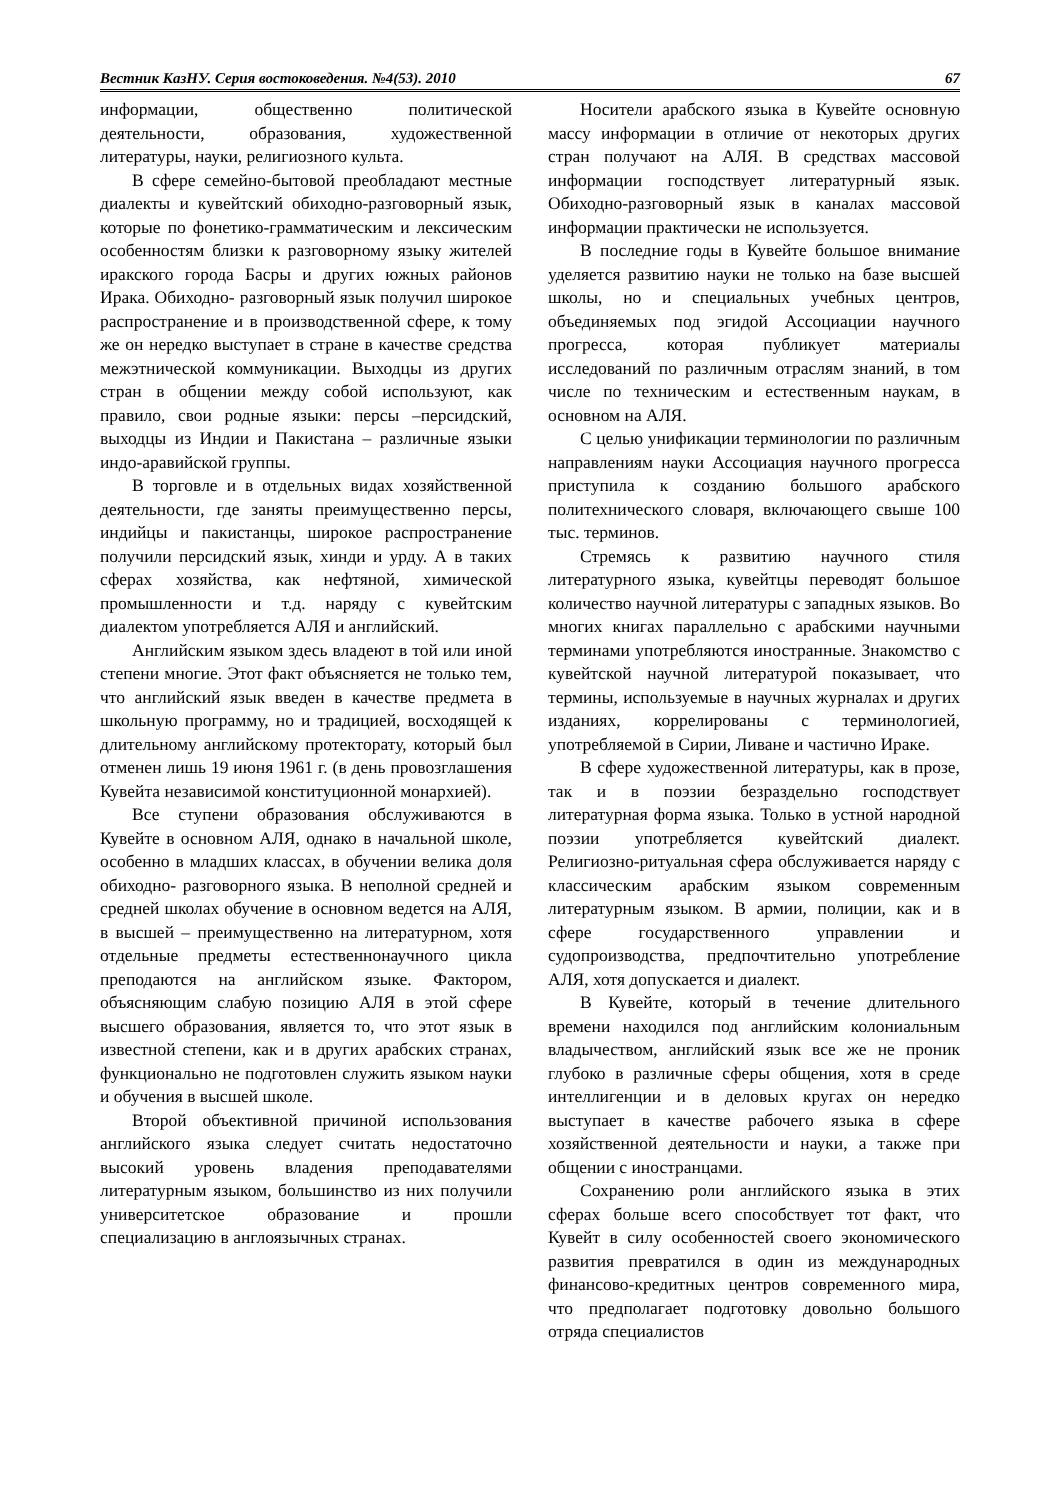Вестник КазНУ. Серия востоковедения. №4(53). 2010 67
информации, общественно политической деятельности, образования, художественной литературы, науки, религиозного культа.
В сфере семейно-бытовой преобладают местные диалекты и кувейтский обиходно-разговорный язык, которые по фонетико-грамматическим и лексическим особенностям близки к разговорному языку жителей иракского города Басры и других южных районов Ирака. Обиходно- разговорный язык получил широкое распространение и в производственной сфере, к тому же он нередко выступает в стране в качестве средства межэтнической коммуникации. Выходцы из других стран в общении между собой используют, как правило, свои родные языки: персы –персидский, выходцы из Индии и Пакистана – различные языки индо-аравийской группы.
В торговле и в отдельных видах хозяйственной деятельности, где заняты преимущественно персы, индийцы и пакистанцы, широкое распространение получили персидский язык, хинди и урду. А в таких сферах хозяйства, как нефтяной, химической промышленности и т.д. наряду с кувейтским диалектом употребляется АЛЯ и английский.
Английским языком здесь владеют в той или иной степени многие. Этот факт объясняется не только тем, что английский язык введен в качестве предмета в школьную программу, но и традицией, восходящей к длительному английскому протекторату, который был отменен лишь 19 июня 1961 г. (в день провозглашения Кувейта независимой конституционной монархией).
Все ступени образования обслуживаются в Кувейте в основном АЛЯ, однако в начальной школе, особенно в младших классах, в обучении велика доля обиходно- разговорного языка. В неполной средней и средней школах обучение в основном ведется на АЛЯ, в высшей – преимущественно на литературном, хотя отдельные предметы естественнонаучного цикла преподаются на английском языке. Фактором, объясняющим слабую позицию АЛЯ в этой сфере высшего образования, является то, что этот язык в известной степени, как и в других арабских странах, функционально не подготовлен служить языком науки и обучения в высшей школе.
Второй объективной причиной использования английского языка следует считать недостаточно высокий уровень владения преподавателями литературным языком, большинство из них получили университетское образование и прошли специализацию в англоязычных странах.
Носители арабского языка в Кувейте основную массу информации в отличие от некоторых других стран получают на АЛЯ. В средствах массовой информации господствует литературный язык. Обиходно-разговорный язык в каналах массовой информации практически не используется.
В последние годы в Кувейте большое внимание уделяется развитию науки не только на базе высшей школы, но и специальных учебных центров, объединяемых под эгидой Ассоциации научного прогресса, которая публикует материалы исследований по различным отраслям знаний, в том числе по техническим и естественным наукам, в основном на АЛЯ.
С целью унификации терминологии по различным направлениям науки Ассоциация научного прогресса приступила к созданию большого арабского политехнического словаря, включающего свыше 100 тыс. терминов.
Стремясь к развитию научного стиля литературного языка, кувейтцы переводят большое количество научной литературы с западных языков. Во многих книгах параллельно с арабскими научными терминами употребляются иностранные. Знакомство с кувейтской научной литературой показывает, что термины, используемые в научных журналах и других изданиях, коррелированы с терминологией, употребляемой в Сирии, Ливане и частично Ираке.
В сфере художественной литературы, как в прозе, так и в поэзии безраздельно господствует литературная форма языка. Только в устной народной поэзии употребляется кувейтский диалект. Религиозно-ритуальная сфера обслуживается наряду с классическим арабским языком современным литературным языком. В армии, полиции, как и в сфере государственного управлении и судопроизводства, предпочтительно употребление АЛЯ, хотя допускается и диалект.
В Кувейте, который в течение длительного времени находился под английским колониальным владычеством, английский язык все же не проник глубоко в различные сферы общения, хотя в среде интеллигенции и в деловых кругах он нередко выступает в качестве рабочего языка в сфере хозяйственной деятельности и науки, а также при общении с иностранцами.
Сохранению роли английского языка в этих сферах больше всего способствует тот факт, что Кувейт в силу особенностей своего экономического развития превратился в один из международных финансово-кредитных центров современного мира, что предполагает подготовку довольно большого отряда специалистов